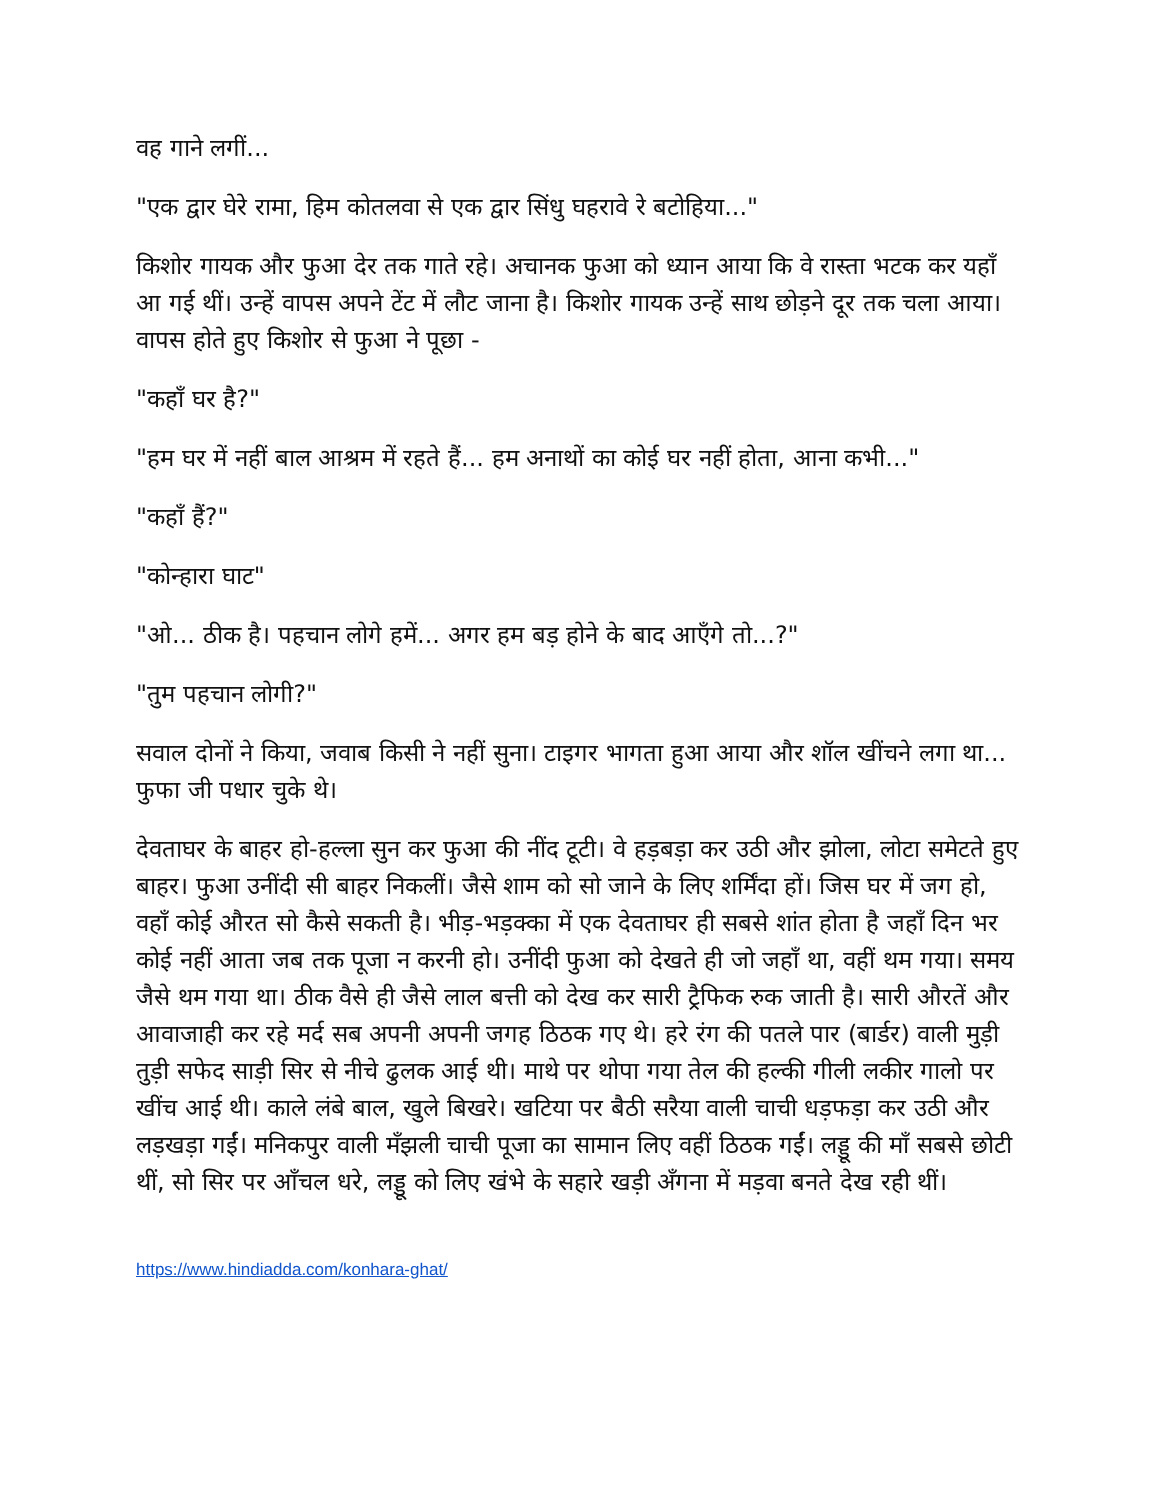वह गाने लगीं...
"एक द्वार घेरे रामा, हिम कोतलवा से एक द्वार सिंधु घहरावे रे बटोहिया..."
किशोर गायक और फुआ देर तक गाते रहे। अचानक फुआ को ध्यान आया कि वे रास्ता भटक कर यहाँ आ गई थीं। उन्हें वापस अपने टेंट में लौट जाना है। किशोर गायक उन्हें साथ छोड़ने दूर तक चला आया। वापस होते हुए किशोर से फुआ ने पूछा -
"कहाँ घर है?"
"हम घर में नहीं बाल आश्रम में रहते हैं... हम अनाथों का कोई घर नहीं होता, आना कभी..."
"कहाँ हैं?"
"कोन्हारा घाट"
"ओ... ठीक है। पहचान लोगे हमें... अगर हम बड़ होने के बाद आएँगे तो...?"
"तुम पहचान लोगी?"
सवाल दोनों ने किया, जवाब किसी ने नहीं सुना। टाइगर भागता हुआ आया और शॉल खींचने लगा था... फुफा जी पधार चुके थे।
देवताघर के बाहर हो-हल्ला सुन कर फुआ की नींद टूटी। वे हड़बड़ा कर उठी और झोला, लोटा समेटते हुए बाहर। फुआ उनींदी सी बाहर निकलीं। जैसे शाम को सो जाने के लिए शर्मिंदा हों। जिस घर में जग हो, वहाँ कोई औरत सो कैसे सकती है। भीड़-भड़क्का में एक देवताघर ही सबसे शांत होता है जहाँ दिन भर कोई नहीं आता जब तक पूजा न करनी हो। उनींदी फुआ को देखते ही जो जहाँ था, वहीं थम गया। समय जैसे थम गया था। ठीक वैसे ही जैसे लाल बत्ती को देख कर सारी ट्रैफिक रुक जाती है। सारी औरतें और आवाजाही कर रहे मर्द सब अपनी अपनी जगह ठिठक गए थे। हरे रंग की पतले पार (बार्डर) वाली मुड़ी तुड़ी सफेद साड़ी सिर से नीचे ढुलक आई थी। माथे पर थोपा गया तेल की हल्की गीली लकीर गालो पर खींच आई थी। काले लंबे बाल, खुले बिखरे। खटिया पर बैठी सरैया वाली चाची धड़फड़ा कर उठी और लड़खड़ा गईं। मनिकपुर वाली मँझली चाची पूजा का सामान लिए वहीं ठिठक गईं। लड्डू की माँ सबसे छोटी थीं, सो सिर पर आँचल धरे, लड्डू को लिए खंभे के सहारे खड़ी अँगना में मड़वा बनते देख रही थीं।
https://www.hindiadda.com/konhara-ghat/